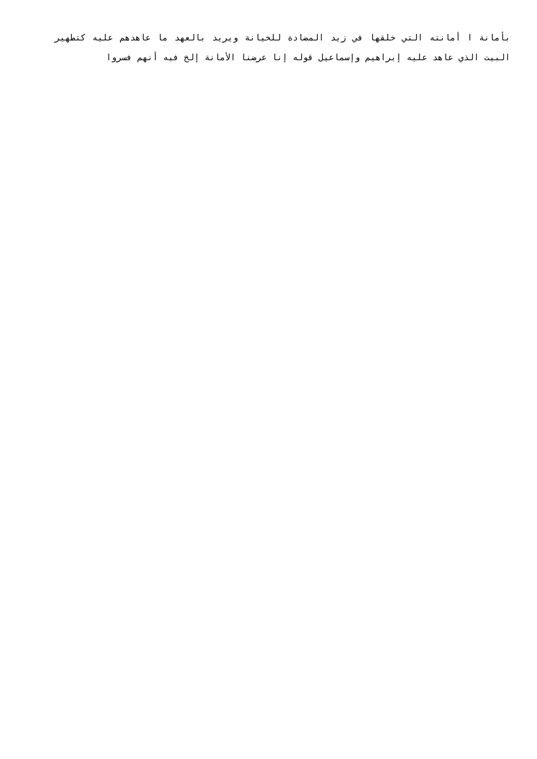بأمانة ا أمانته التي خلقها في زيد المضادة للخيانة ويريد بالعهد ما عاهدهم عليه كتطهير البيت الذي عاهد عليه إبراهيم وإسماعيل قوله إنا عرضنا الأمانة إلخ فيه أنهم فسروا